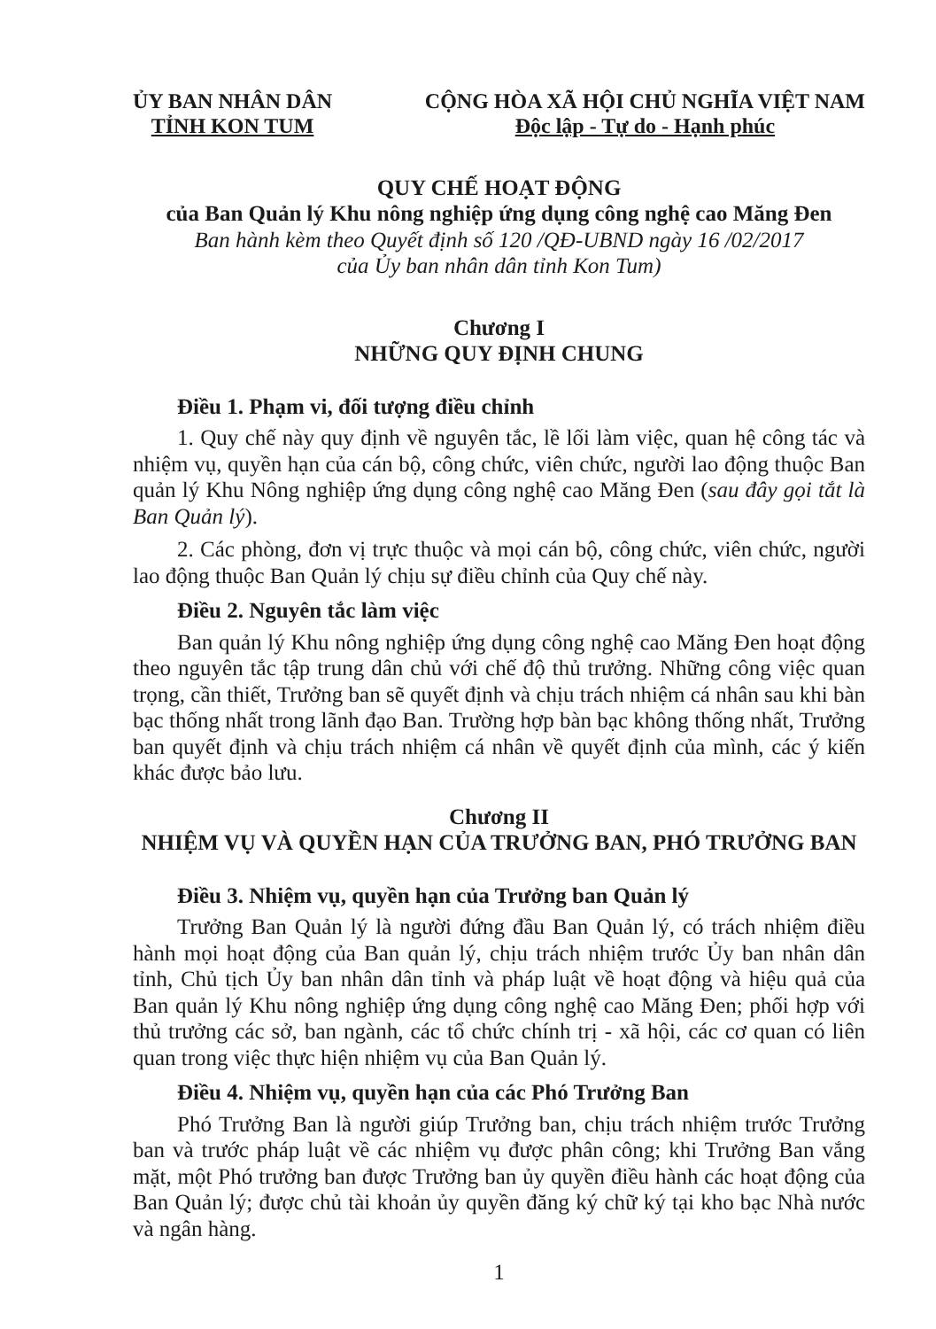ỦY BAN NHÂN DÂN
TỈNH KON TUM
CỘNG HÒA XÃ HỘI CHỦ NGHĨA VIỆT NAM
Độc lập - Tự do - Hạnh phúc
QUY CHẾ HOẠT ĐỘNG
của Ban Quản lý Khu nông nghiệp ứng dụng công nghệ cao Măng Đen
Ban hành kèm theo Quyết định số 120 /QĐ-UBND ngày 16 /02/2017
của Ủy ban nhân dân tỉnh Kon Tum)
Chương I
NHỮNG QUY ĐỊNH CHUNG
Điều 1. Phạm vi, đối tượng điều chỉnh
1. Quy chế này quy định về nguyên tắc, lề lối làm việc, quan hệ công tác và nhiệm vụ, quyền hạn của cán bộ, công chức, viên chức, người lao động thuộc Ban quản lý Khu Nông nghiệp ứng dụng công nghệ cao Măng Đen (sau đây gọi tắt là Ban Quản lý).
2. Các phòng, đơn vị trực thuộc và mọi cán bộ, công chức, viên chức, người lao động thuộc Ban Quản lý chịu sự điều chỉnh của Quy chế này.
Điều 2. Nguyên tắc làm việc
Ban quản lý Khu nông nghiệp ứng dụng công nghệ cao Măng Đen hoạt động theo nguyên tắc tập trung dân chủ với chế độ thủ trưởng. Những công việc quan trọng, cần thiết, Trưởng ban sẽ quyết định và chịu trách nhiệm cá nhân sau khi bàn bạc thống nhất trong lãnh đạo Ban. Trường hợp bàn bạc không thống nhất, Trưởng ban quyết định và chịu trách nhiệm cá nhân về quyết định của mình, các ý kiến khác được bảo lưu.
Chương II
NHIỆM VỤ VÀ QUYỀN HẠN CỦA TRƯỞNG BAN, PHÓ TRƯỞNG BAN
Điều 3. Nhiệm vụ, quyền hạn của Trưởng ban Quản lý
Trưởng Ban Quản lý là người đứng đầu Ban Quản lý, có trách nhiệm điều hành mọi hoạt động của Ban quản lý, chịu trách nhiệm trước Ủy ban nhân dân tỉnh, Chủ tịch Ủy ban nhân dân tỉnh và pháp luật về hoạt động và hiệu quả của Ban quản lý Khu nông nghiệp ứng dụng công nghệ cao Măng Đen; phối hợp với thủ trưởng các sở, ban ngành, các tổ chức chính trị - xã hội, các cơ quan có liên quan trong việc thực hiện nhiệm vụ của Ban Quản lý.
Điều 4. Nhiệm vụ, quyền hạn của các Phó Trưởng Ban
Phó Trưởng Ban là người giúp Trưởng ban, chịu trách nhiệm trước Trưởng ban và trước pháp luật về các nhiệm vụ được phân công; khi Trưởng Ban vắng mặt, một Phó trưởng ban được Trưởng ban ủy quyền điều hành các hoạt động của Ban Quản lý; được chủ tài khoản ủy quyền đăng ký chữ ký tại kho bạc Nhà nước và ngân hàng.
1